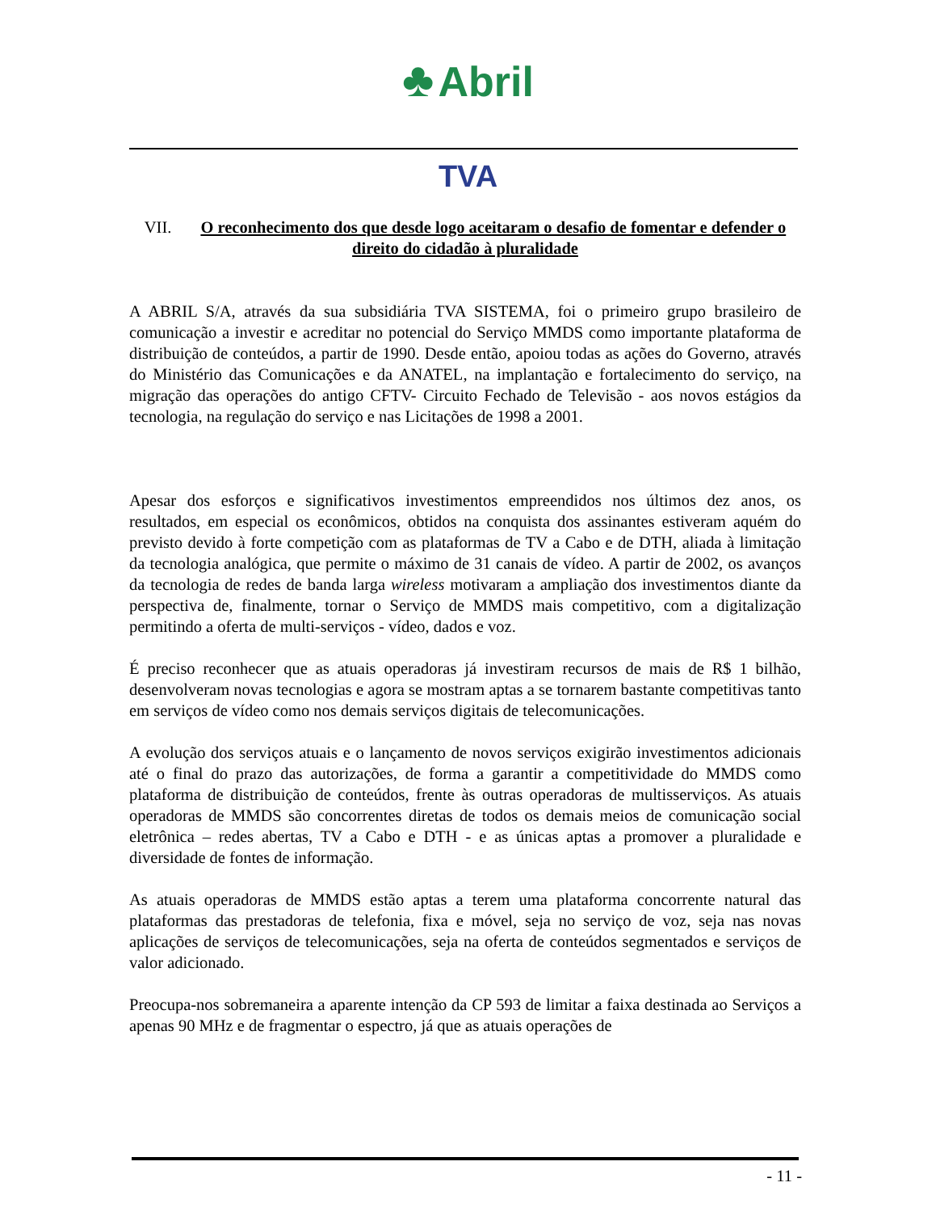♣ Abril
TVA
VII. O reconhecimento dos que desde logo aceitaram o desafio de fomentar e defender o direito do cidadão à pluralidade
A ABRIL S/A, através da sua subsidiária TVA SISTEMA, foi o primeiro grupo brasileiro de comunicação a investir e acreditar no potencial do Serviço MMDS como importante plataforma de distribuição de conteúdos, a partir de 1990. Desde então, apoiou todas as ações do Governo, através do Ministério das Comunicações e da ANATEL, na implantação e fortalecimento do serviço, na migração das operações do antigo CFTV- Circuito Fechado de Televisão - aos novos estágios da tecnologia, na regulação do serviço e nas Licitações de 1998 a 2001.
Apesar dos esforços e significativos investimentos empreendidos nos últimos dez anos, os resultados, em especial os econômicos, obtidos na conquista dos assinantes estiveram aquém do previsto devido à forte competição com as plataformas de TV a Cabo e de DTH, aliada à limitação da tecnologia analógica, que permite o máximo de 31 canais de vídeo. A partir de 2002, os avanços da tecnologia de redes de banda larga wireless motivaram a ampliação dos investimentos diante da perspectiva de, finalmente, tornar o Serviço de MMDS mais competitivo, com a digitalização permitindo a oferta de multi-serviços - vídeo, dados e voz.
É preciso reconhecer que as atuais operadoras já investiram recursos de mais de R$ 1 bilhão, desenvolveram novas tecnologias e agora se mostram aptas a se tornarem bastante competitivas tanto em serviços de vídeo como nos demais serviços digitais de telecomunicações.
A evolução dos serviços atuais e o lançamento de novos serviços exigirão investimentos adicionais até o final do prazo das autorizações, de forma a garantir a competitividade do MMDS como plataforma de distribuição de conteúdos, frente às outras operadoras de multisserviços. As atuais operadoras de MMDS são concorrentes diretas de todos os demais meios de comunicação social eletrônica – redes abertas, TV a Cabo e DTH - e as únicas aptas a promover a pluralidade e diversidade de fontes de informação.
As atuais operadoras de MMDS estão aptas a terem uma plataforma concorrente natural das plataformas das prestadoras de telefonia, fixa e móvel, seja no serviço de voz, seja nas novas aplicações de serviços de telecomunicações, seja na oferta de conteúdos segmentados e serviços de valor adicionado.
Preocupa-nos sobremaneira a aparente intenção da CP 593 de limitar a faixa destinada ao Serviços a apenas 90 MHz e de fragmentar o espectro, já que as atuais operações de
- 11 -